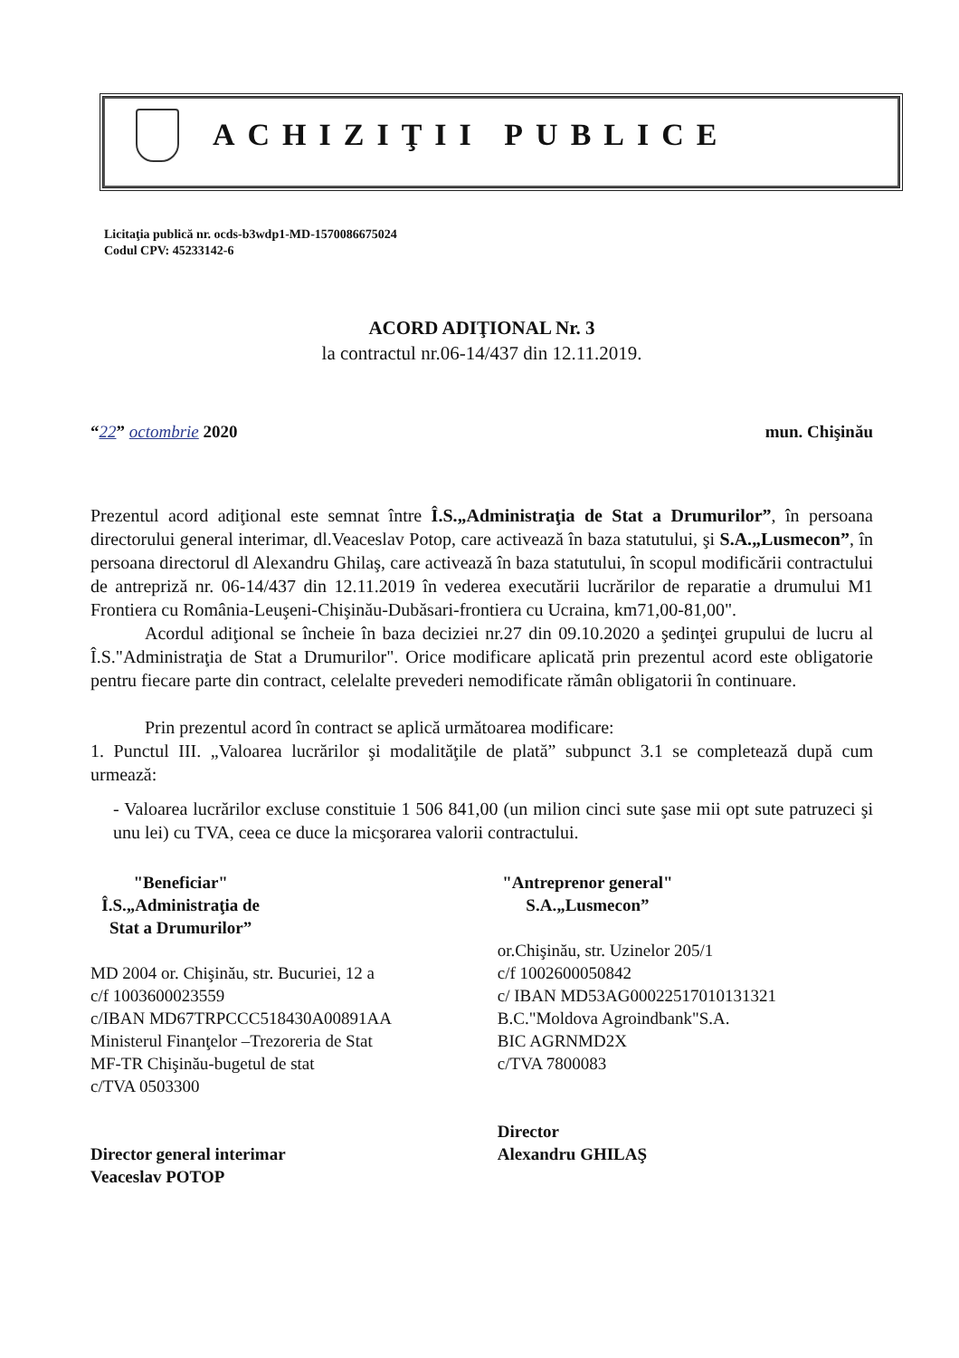ACHIZIŢII PUBLICE
Licitaţia publică nr. ocds-b3wdp1-MD-1570086675024
Codul CPV: 45233142-6
ACORD ADIŢIONAL Nr. 3
la contractul nr.06-14/437 din 12.11.2019.
“22” octombrie 2020 mun. Chişinău
Prezentul acord adiţional este semnat între Î.S.„Administraţia de Stat a Drumurilor”, în persoana directorului general interimar, dl.Veaceslav Potop, care activează în baza statutului, şi S.A.„Lusmecon”, în persoana directorul dl Alexandru Ghilaş, care activează în baza statutului, în scopul modificării contractului de antrepriză nr. 06-14/437 din 12.11.2019 în vederea executării lucrărilor de reparatie a drumului M1 Frontiera cu România-Leuşeni-Chişinău-Dubăsari-frontiera cu Ucraina, km71,00-81,00".
Acordul adiţional se încheie în baza deciziei nr.27 din 09.10.2020 a şedinţei grupului de lucru al Î.S."Administraţia de Stat a Drumurilor". Orice modificare aplicată prin prezentul acord este obligatorie pentru fiecare parte din contract, celelalte prevederi nemodificate rămân obligatorii în continuare.
Prin prezentul acord în contract se aplică următoarea modificare:
1. Punctul III. „Valoarea lucrărilor şi modalităţile de plată” subpunct 3.1 se completează după cum urmează:
- Valoarea lucrărilor excluse constituie 1 506 841,00 (un milion cinci sute şase mii opt sute patruzeci şi unu lei) cu TVA, ceea ce duce la micşorarea valorii contractului.
"Beneficiar"
Î.S.„Administraţia de Stat a Drumurilor”
MD 2004 or. Chişinău, str. Bucuriei, 12 a
c/f 1003600023559
c/IBAN MD67TRPCCC518430A00891AA
Ministerul Finanţelor –Trezoreria de Stat
MF-TR Chişinău-bugetul de stat
c/TVA 0503300
Director general interimar
Veaceslav POTOP
"Antreprenor general"
S.A.„Lusmecon”
or.Chişinău, str. Uzinelor 205/1
c/f 1002600050842
c/ IBAN MD53AG000225170101313​21
B.C."Moldova Agroindbank"S.A.
BIC AGRNMD2X
c/TVA 7800083
Director
Alexandru GHILAŞ